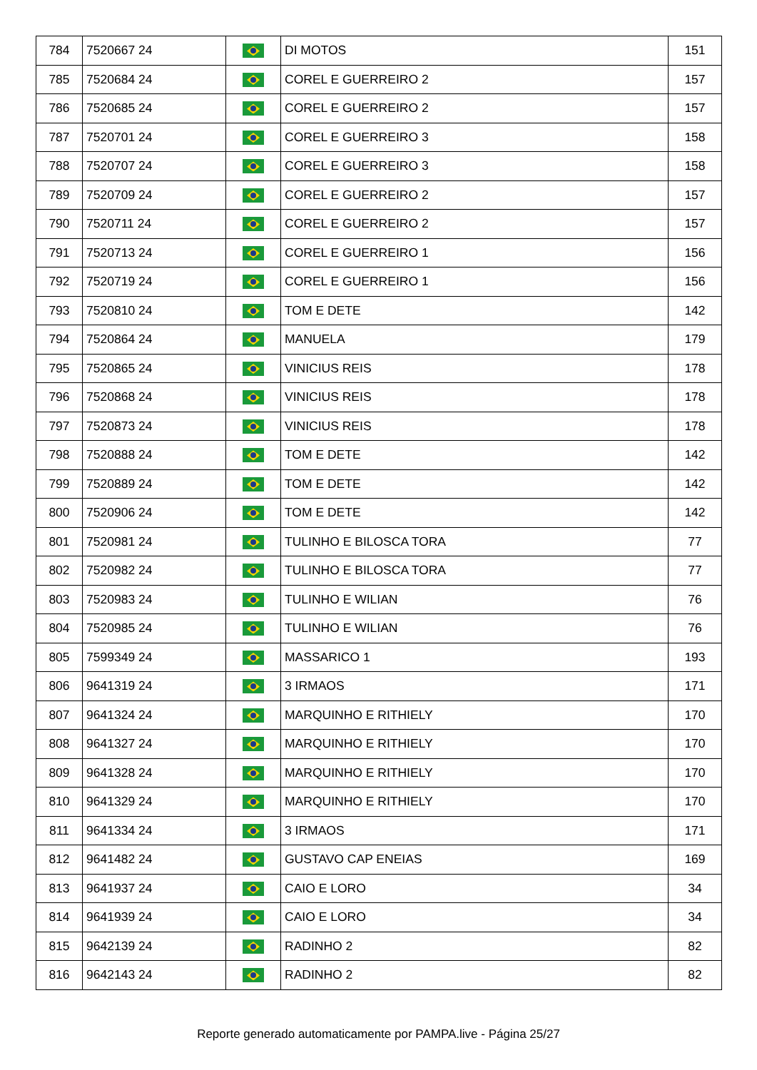| 784 | 7520667 24 | | DI MOTOS | 151 |
| 785 | 7520684 24 | | COREL E GUERREIRO 2 | 157 |
| 786 | 7520685 24 | | COREL E GUERREIRO 2 | 157 |
| 787 | 7520701 24 | | COREL E GUERREIRO 3 | 158 |
| 788 | 7520707 24 | | COREL E GUERREIRO 3 | 158 |
| 789 | 7520709 24 | | COREL E GUERREIRO 2 | 157 |
| 790 | 7520711 24 | | COREL E GUERREIRO 2 | 157 |
| 791 | 7520713 24 | | COREL E GUERREIRO 1 | 156 |
| 792 | 7520719 24 | | COREL E GUERREIRO 1 | 156 |
| 793 | 7520810 24 | | TOM E DETE | 142 |
| 794 | 7520864 24 | | MANUELA | 179 |
| 795 | 7520865 24 | | VINICIUS REIS | 178 |
| 796 | 7520868 24 | | VINICIUS REIS | 178 |
| 797 | 7520873 24 | | VINICIUS REIS | 178 |
| 798 | 7520888 24 | | TOM E DETE | 142 |
| 799 | 7520889 24 | | TOM E DETE | 142 |
| 800 | 7520906 24 | | TOM E DETE | 142 |
| 801 | 7520981 24 | | TULINHO E BILOSCA TORA | 77 |
| 802 | 7520982 24 | | TULINHO E BILOSCA TORA | 77 |
| 803 | 7520983 24 | | TULINHO E WILIAN | 76 |
| 804 | 7520985 24 | | TULINHO E WILIAN | 76 |
| 805 | 7599349 24 | | MASSARICO 1 | 193 |
| 806 | 9641319 24 | | 3 IRMAOS | 171 |
| 807 | 9641324 24 | | MARQUINHO E RITHIELY | 170 |
| 808 | 9641327 24 | | MARQUINHO E RITHIELY | 170 |
| 809 | 9641328 24 | | MARQUINHO E RITHIELY | 170 |
| 810 | 9641329 24 | | MARQUINHO E RITHIELY | 170 |
| 811 | 9641334 24 | | 3 IRMAOS | 171 |
| 812 | 9641482 24 | | GUSTAVO CAP ENEIAS | 169 |
| 813 | 9641937 24 | | CAIO E LORO | 34 |
| 814 | 9641939 24 | | CAIO E LORO | 34 |
| 815 | 9642139 24 | | RADINHO 2 | 82 |
| 816 | 9642143 24 | | RADINHO 2 | 82 |
Reporte generado automaticamente por PAMPA.live - Página 25/27